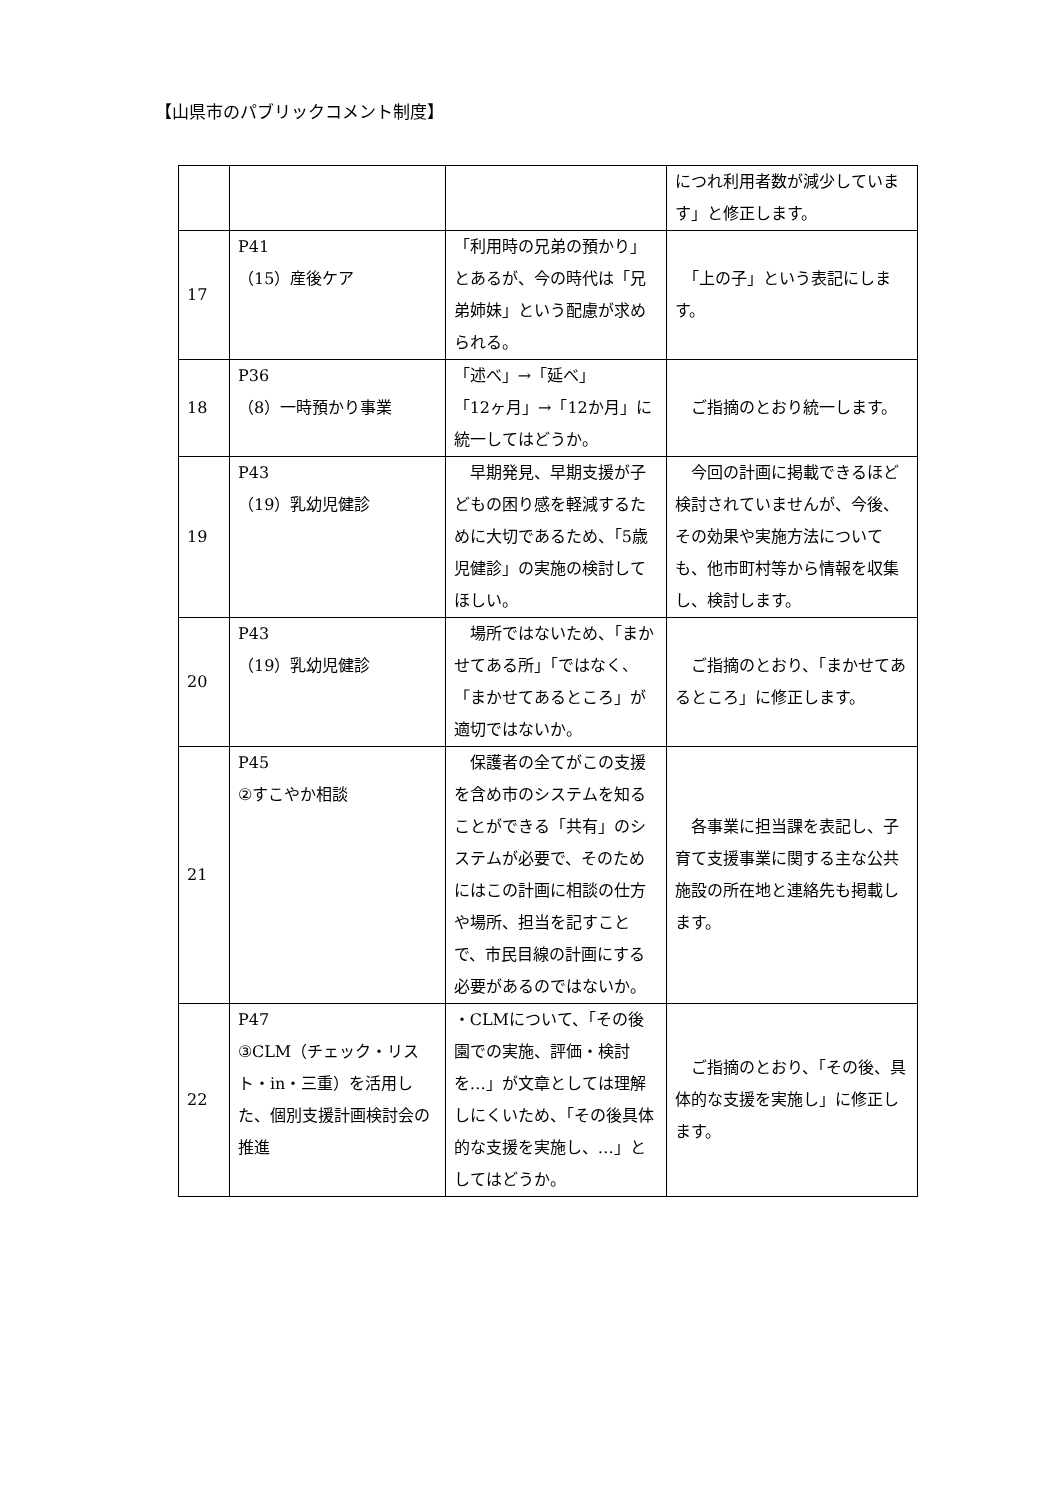【山県市のパブリックコメント制度】
| | | | につれ利用者数が減少しています」と修正します。 |
| 17 | P41 （15）産後ケア | 「利用時の兄弟の預かり」とあるが、今の時代は「兄弟姉妹」という配慮が求められる。 | 「上の子」という表記にします。 |
| 18 | P36 （8）一時預かり事業 | 「述べ」→「延べ」 「12ヶ月」→「12か月」に統一してはどうか。 | ご指摘のとおり統一します。 |
| 19 | P43 （19）乳幼児健診 | 早期発見、早期支援が子どもの困り感を軽減するために大切であるため、「5歳児健診」の実施の検討してほしい。 | 今回の計画に掲載できるほど検討されていませんが、今後、その効果や実施方法についても、他市町村等から情報を収集し、検討します。 |
| 20 | P43 （19）乳幼児健診 | 場所ではないため、「まかせてある所」「ではなく、「まかせてあるところ」が適切ではないか。 | ご指摘のとおり、「まかせてあるところ」に修正します。 |
| 21 | P45 ②すこやか相談 | 保護者の全てがこの支援を含め市のシステムを知ることができる「共有」のシステムが必要で、そのためにはこの計画に相談の仕方や場所、担当を記すことで、市民目線の計画にする必要があるのではないか。 | 各事業に担当課を表記し、子育て支援事業に関する主な公共施設の所在地と連絡先も掲載します。 |
| 22 | P47 ③CLM（チェック・リスト・in・三重）を活用した、個別支援計画検討会の推進 | ・CLMについて、「その後園での実施、評価・検討を…」が文章としては理解しにくいため、「その後具体的な支援を実施し、…」としてはどうか。 | ご指摘のとおり、「その後、具体的な支援を実施し」に修正します。 |